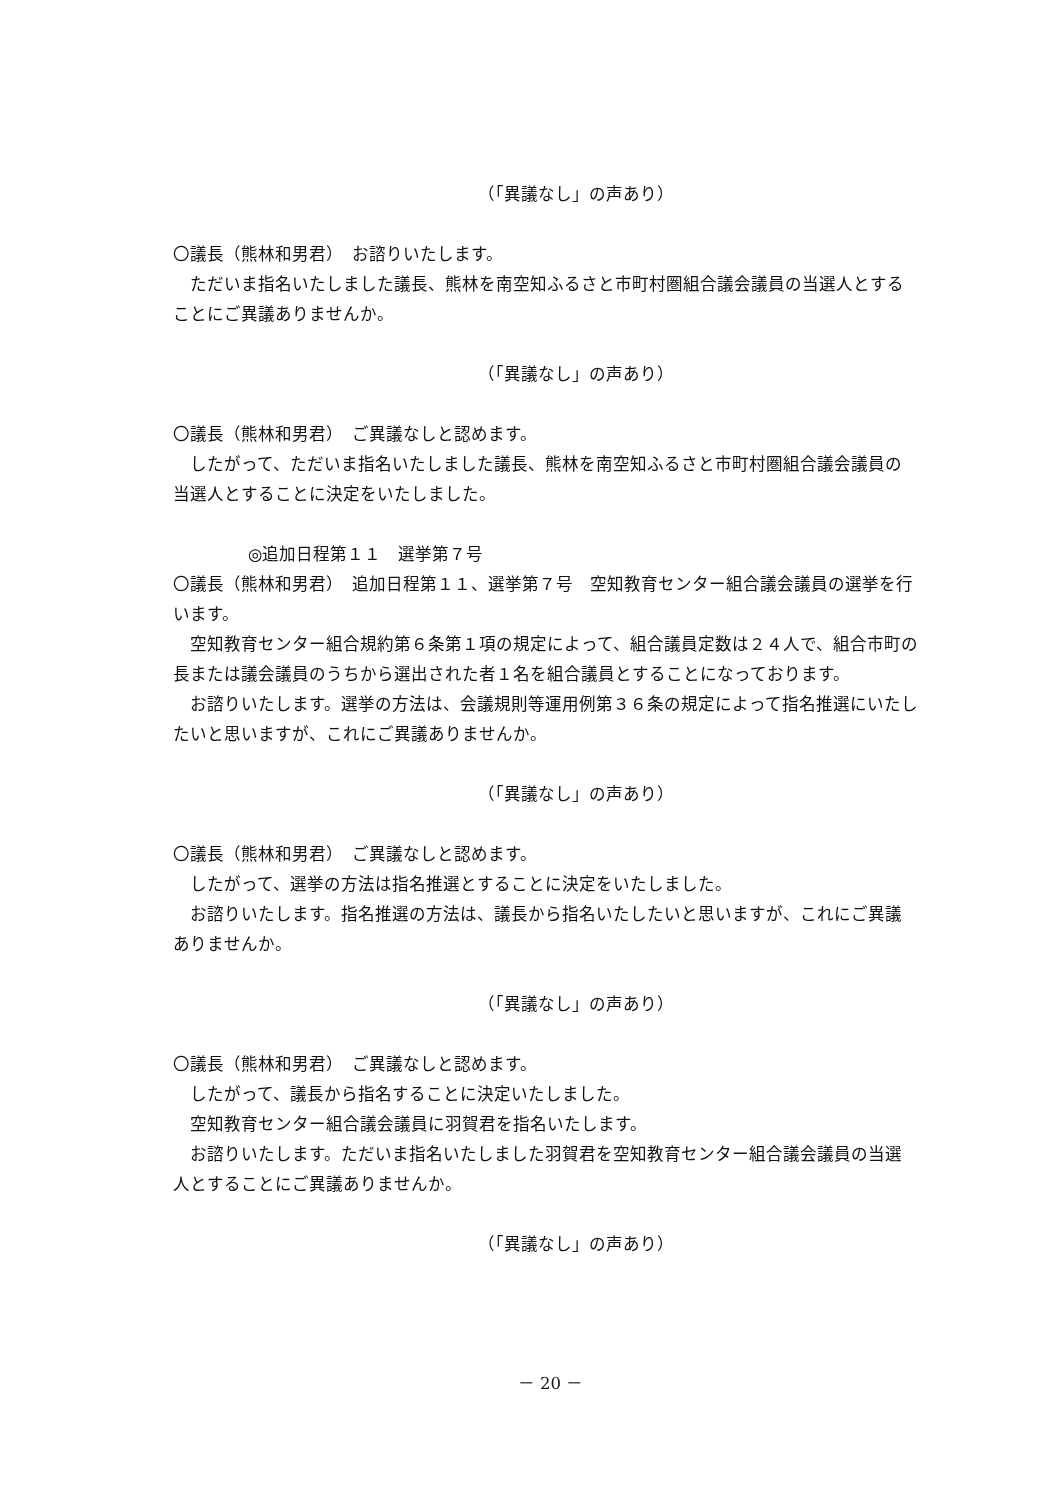（「異議なし」の声あり）
〇議長（熊林和男君）　お諮りいたします。
ただいま指名いたしました議長、熊林を南空知ふるさと市町村圏組合議会議員の当選人とすることにご異議ありませんか。
（「異議なし」の声あり）
〇議長（熊林和男君）　ご異議なしと認めます。
したがって、ただいま指名いたしました議長、熊林を南空知ふるさと市町村圏組合議会議員の当選人とすることに決定をいたしました。
◎追加日程第１１　選挙第７号
〇議長（熊林和男君）　追加日程第１１、選挙第７号　空知教育センター組合議会議員の選挙を行います。
空知教育センター組合規約第６条第１項の規定によって、組合議員定数は２４人で、組合市町の長または議会議員のうちから選出された者１名を組合議員とすることになっております。
お諮りいたします。選挙の方法は、会議規則等運用例第３６条の規定によって指名推選にいたしたいと思いますが、これにご異議ありませんか。
（「異議なし」の声あり）
〇議長（熊林和男君）　ご異議なしと認めます。
したがって、選挙の方法は指名推選とすることに決定をいたしました。
お諮りいたします。指名推選の方法は、議長から指名いたしたいと思いますが、これにご異議ありませんか。
（「異議なし」の声あり）
〇議長（熊林和男君）　ご異議なしと認めます。
したがって、議長から指名することに決定いたしました。
空知教育センター組合議会議員に羽賀君を指名いたします。
お諮りいたします。ただいま指名いたしました羽賀君を空知教育センター組合議会議員の当選人とすることにご異議ありませんか。
（「異議なし」の声あり）
－ 20 －